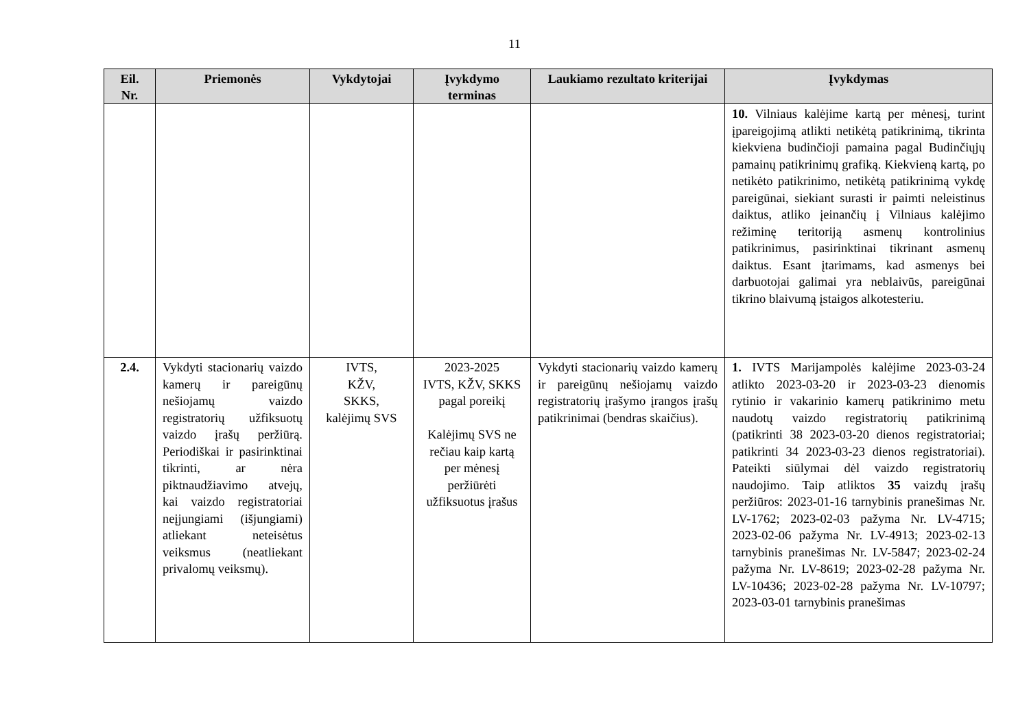11
| Eil. Nr. | Priemonės | Vykdytojai | Įvykdymo terminas | Laukiamo rezultato kriterijai | Įvykdymas |
| --- | --- | --- | --- | --- | --- |
| | | | | | 10. Vilniaus kalėjime kartą per mėnesį, turint įpareigojimą atlikti netikėtą patikrinimą, tikrinta kiekviena budinčioji pamaina pagal Budinčiųjų pamainų patikrinimų grafiką. Kiekvieną kartą, po netikėto patikrinimo, netikėtą patikrinimą vykdę pareigūnai, siekiant surasti ir paimti neleistinus daiktus, atliko įeinančių į Vilniaus kalėjimo režiminę teritoriją asmenų kontrolinius patikrinimus, pasirinktinai tikrinant asmenų daiktus. Esant įtarimams, kad asmenys bei darbuotojai galimai yra neblaivūs, pareigūnai tikrino blaivumą įstaigos alkotesteriu. |
| 2.4. | Vykdyti stacionarių vaizdo kamerų ir pareigūnų nešiojamų vaizdo registratorių užfiksuotų vaizdo įrašų peržiūrą. Periodiškai ir pasirinktinai tikrinti, ar nėra piktnaudžiavimo atvejų, kai vaizdo registratoriai neįjungiami (išjungiami) atliekant neteisėtus veiksmus (neatliekant privalomų veiksmų). | IVTS, KŽV, SKKS, kalėjimų SVS | 2023-2025 IVTS, KŽV, SKKS pagal poreikį Kalėjimų SVS ne rečiau kaip kartą per mėnesį peržiūrėti užfiksuotus įrašus | Vykdyti stacionarių vaizdo kamerų ir pareigūnų nešiojamų vaizdo registratorių įrašymo įrangos įrašų patikrinimai (bendras skaičius). | 1. IVTS Marijampolės kalėjime 2023-03-24 atlikto 2023-03-20 ir 2023-03-23 dienomis rytinio ir vakarinio kamerų patikrinimo metu naudotų vaizdo registratorių patikrinimą (patikrinti 38 2023-03-20 dienos registratoriai; patikrinti 34 2023-03-23 dienos registratoriai). Pateikti siūlymai dėl vaizdo registratorių naudojimo. Taip atliktos 35 vaizdų įrašų peržiūros: 2023-01-16 tarnybinis pranešimas Nr. LV-1762; 2023-02-03 pažyma Nr. LV-4715; 2023-02-06 pažyma Nr. LV-4913; 2023-02-13 tarnybinis pranešimas Nr. LV-5847; 2023-02-24 pažyma Nr. LV-8619; 2023-02-28 pažyma Nr. LV-10436; 2023-02-28 pažyma Nr. LV-10797; 2023-03-01 tarnybinis pranešimas |